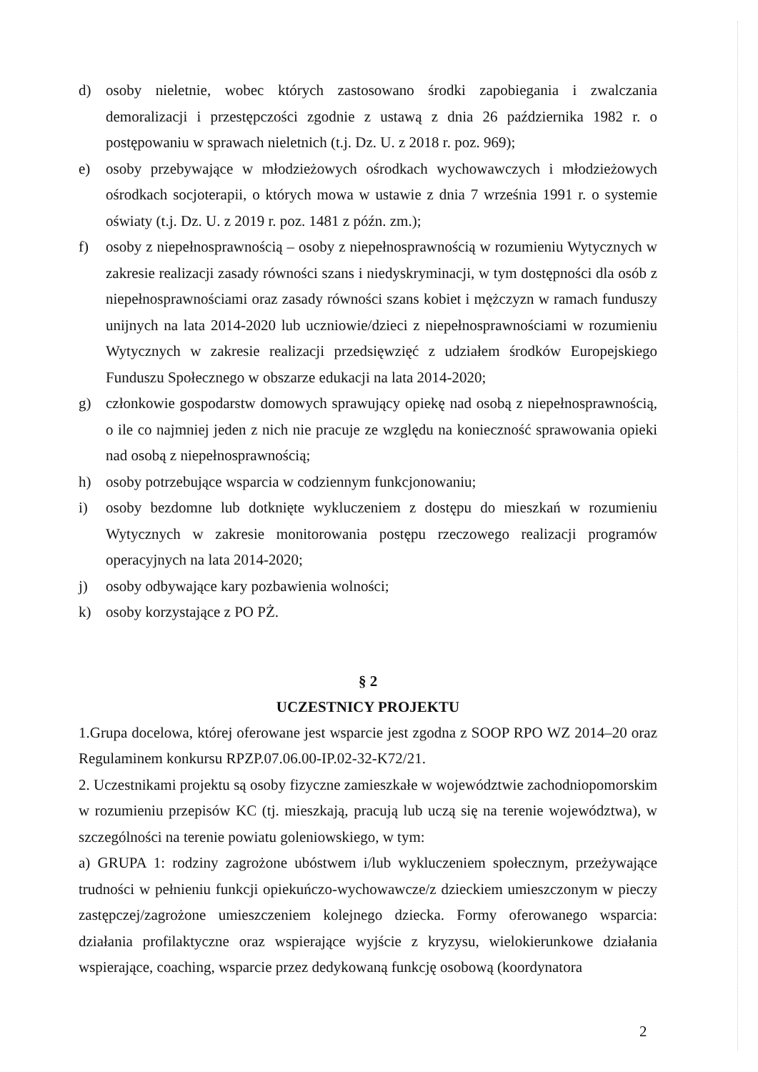d) osoby nieletnie, wobec których zastosowano środki zapobiegania i zwalczania demoralizacji i przestępczości zgodnie z ustawą z dnia 26 października 1982 r. o postępowaniu w sprawach nieletnich (t.j. Dz. U. z 2018 r. poz. 969);
e) osoby przebywające w młodzieżowych ośrodkach wychowawczych i młodzieżowych ośrodkach socjoterapii, o których mowa w ustawie z dnia 7 września 1991 r. o systemie oświaty (t.j. Dz. U. z 2019 r. poz. 1481 z późn. zm.);
f) osoby z niepełnosprawnością – osoby z niepełnosprawnością w rozumieniu Wytycznych w zakresie realizacji zasady równości szans i niedyskryminacji, w tym dostępności dla osób z niepełnosprawnościami oraz zasady równości szans kobiet i mężczyzn w ramach funduszy unijnych na lata 2014-2020 lub uczniowie/dzieci z niepełnosprawnościami w rozumieniu Wytycznych w zakresie realizacji przedsięwzięć z udziałem środków Europejskiego Funduszu Społecznego w obszarze edukacji na lata 2014-2020;
g) członkowie gospodarstw domowych sprawujący opiekę nad osobą z niepełnosprawnością, o ile co najmniej jeden z nich nie pracuje ze względu na konieczność sprawowania opieki nad osobą z niepełnosprawnością;
h) osoby potrzebujące wsparcia w codziennym funkcjonowaniu;
i) osoby bezdomne lub dotknięte wykluczeniem z dostępu do mieszkań w rozumieniu Wytycznych w zakresie monitorowania postępu rzeczowego realizacji programów operacyjnych na lata 2014-2020;
j) osoby odbywające kary pozbawienia wolności;
k) osoby korzystające z PO PŻ.
§ 2
UCZESTNICY PROJEKTU
1.Grupa docelowa, której oferowane jest wsparcie jest zgodna z SOOP RPO WZ 2014–20 oraz Regulaminem konkursu RPZP.07.06.00-IP.02-32-K72/21.
2. Uczestnikami projektu są osoby fizyczne zamieszkałe w województwie zachodniopomorskim w rozumieniu przepisów KC (tj. mieszkają, pracują lub uczą się na terenie województwa), w szczególności na terenie powiatu goleniowskiego, w tym:
a) GRUPA 1: rodziny zagrożone ubóstwem i/lub wykluczeniem społecznym, przeżywające trudności w pełnieniu funkcji opiekuńczo-wychowawcze/z dzieckiem umieszczonym w pieczy zastępczej/zagrożone umieszczeniem kolejnego dziecka. Formy oferowanego wsparcia: działania profilaktyczne oraz wspierające wyjście z kryzysu, wielokierunkowe działania wspierające, coaching, wsparcie przez dedykowaną funkcję osobową (koordynatora
2